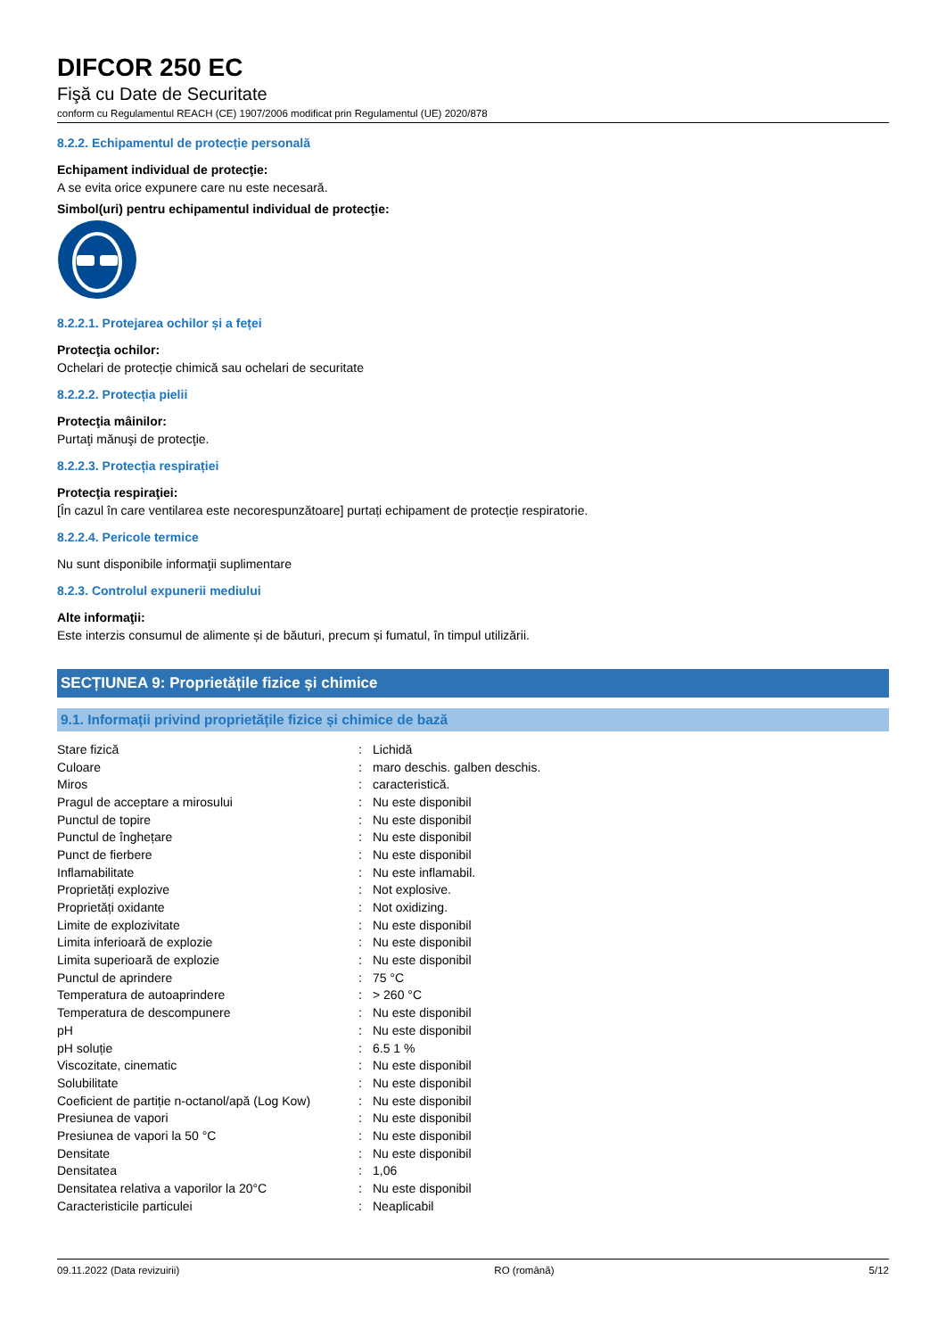DIFCOR 250 EC
Fişă cu Date de Securitate
conform cu Regulamentul REACH (CE) 1907/2006 modificat prin Regulamentul (UE) 2020/878
8.2.2. Echipamentul de protecție personală
Echipament individual de protecţie:
A se evita orice expunere care nu este necesară.
Simbol(uri) pentru echipamentul individual de protecţie:
8.2.2.1. Protejarea ochilor și a feței
Protecţia ochilor:
Ochelari de protecție chimică sau ochelari de securitate
8.2.2.2. Protecția pielii
Protecţia mâinilor:
Purtaţi mănuşi de protecţie.
8.2.2.3. Protecția respirației
Protecţia respiraţiei:
[În cazul în care ventilarea este necorespunzătoare] purtați echipament de protecție respiratorie.
8.2.2.4. Pericole termice
Nu sunt disponibile informaţii suplimentare
8.2.3. Controlul expunerii mediului
Alte informaţii:
Este interzis consumul de alimente și de băuturi, precum și fumatul, în timpul utilizării.
SECȚIUNEA 9: Proprietățile fizice și chimice
9.1. Informații privind proprietățile fizice și chimice de bază
| Stare fizică | : | Lichidă |
| Culoare | : | maro deschis. galben deschis. |
| Miros | : | caracteristică. |
| Pragul de acceptare a mirosului | : | Nu este disponibil |
| Punctul de topire | : | Nu este disponibil |
| Punctul de înghețare | : | Nu este disponibil |
| Punct de fierbere | : | Nu este disponibil |
| Inflamabilitate | : | Nu este inflamabil. |
| Proprietăți explozive | : | Not explosive. |
| Proprietăți oxidante | : | Not oxidizing. |
| Limite de explozivitate | : | Nu este disponibil |
| Limita inferioară de explozie | : | Nu este disponibil |
| Limita superioară de explozie | : | Nu este disponibil |
| Punctul de aprindere | : | 75 °C |
| Temperatura de autoaprindere | : | > 260 °C |
| Temperatura de descompunere | : | Nu este disponibil |
| pH | : | Nu este disponibil |
| pH soluție | : | 6.5 1 % |
| Viscozitate, cinematic | : | Nu este disponibil |
| Solubilitate | : | Nu este disponibil |
| Coeficient de partiție n-octanol/apă (Log Kow) | : | Nu este disponibil |
| Presiunea de vapori | : | Nu este disponibil |
| Presiunea de vapori la 50 °C | : | Nu este disponibil |
| Densitate | : | Nu este disponibil |
| Densitatea | : | 1,06 |
| Densitatea relativa a vaporilor la 20°C | : | Nu este disponibil |
| Caracteristicile particulei | : | Neaplicabil |
09.11.2022 (Data revizuirii) RO (română) 5/12